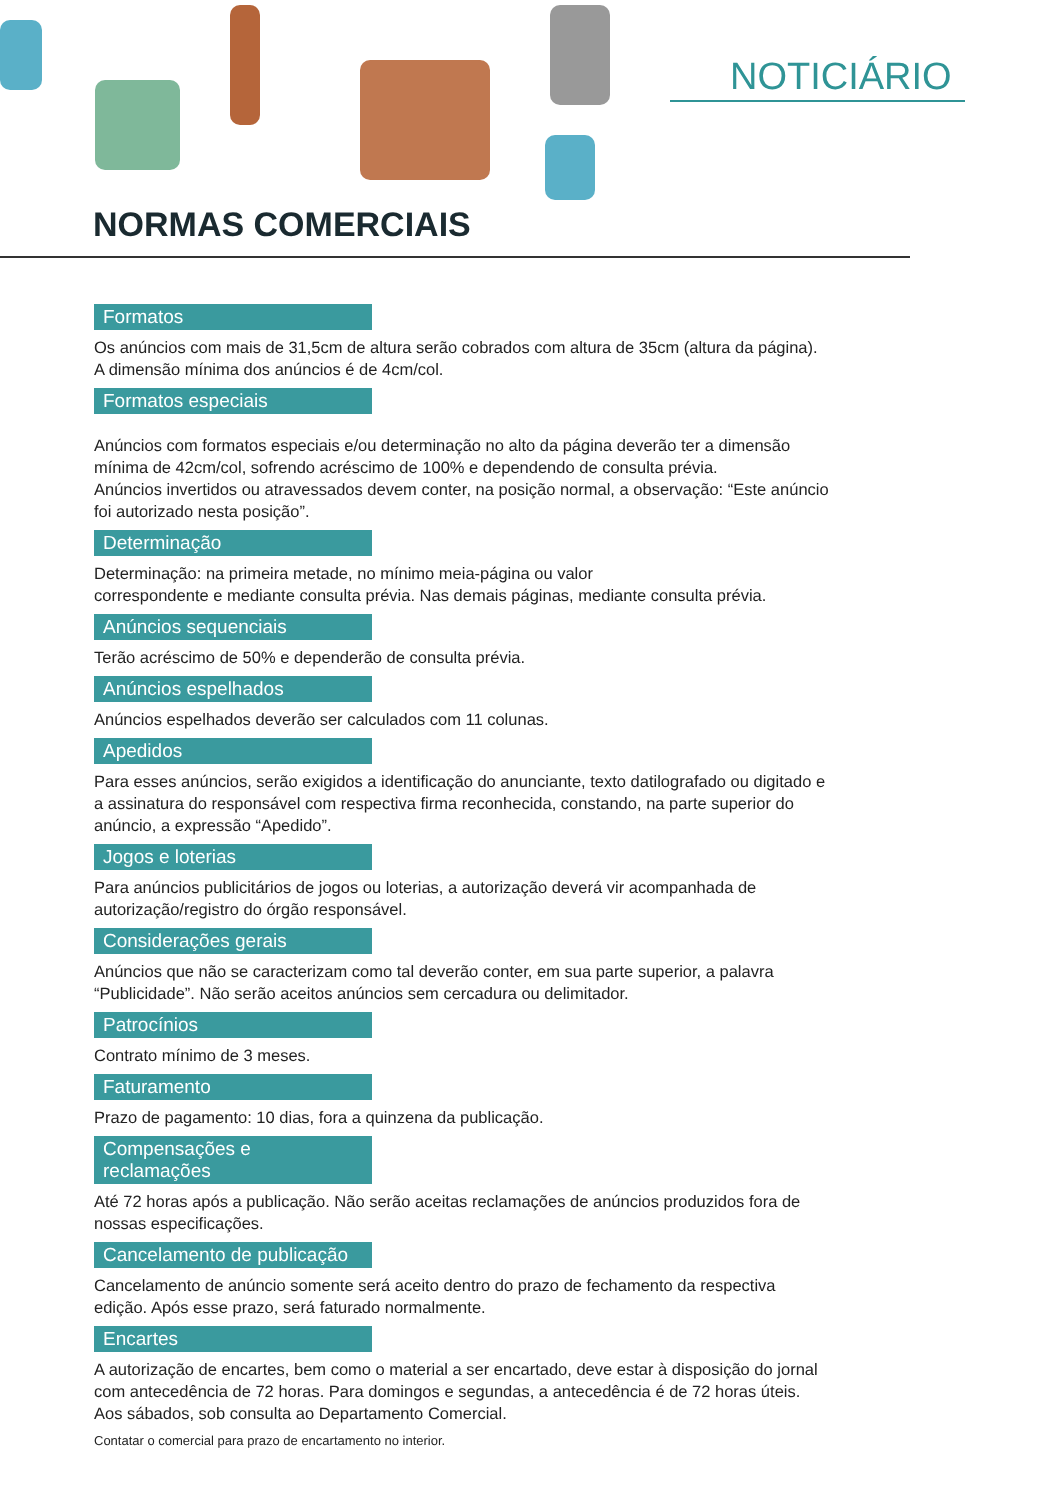NOTICIÁRIO
NORMAS COMERCIAIS
Formatos
Os anúncios com mais de 31,5cm de altura serão cobrados com altura de 35cm (altura da página). A dimensão mínima dos anúncios é de 4cm/col.
Formatos especiais
Anúncios com formatos especiais e/ou determinação no alto da página deverão ter a dimensão mínima de 42cm/col, sofrendo acréscimo de 100% e dependendo de consulta prévia.
Anúncios invertidos ou atravessados devem conter, na posição normal, a observação: “Este anúncio foi autorizado nesta posição”.
Determinação
Determinação: na primeira metade, no mínimo meia-página ou valor
correspondente e mediante consulta prévia. Nas demais páginas, mediante consulta prévia.
Anúncios sequenciais
Terão acréscimo de 50% e dependerão de consulta prévia.
Anúncios espelhados
Anúncios espelhados deverão ser calculados com 11 colunas.
Apedidos
Para esses anúncios, serão exigidos a identificação do anunciante, texto datilografado ou digitado e a assinatura do responsável com respectiva firma reconhecida, constando, na parte superior do anúncio, a expressão “Apedido”.
Jogos e loterias
Para anúncios publicitários de jogos ou loterias, a autorização deverá vir acompanhada de autorização/registro do órgão responsável.
Considerações gerais
Anúncios que não se caracterizam como tal deverão conter, em sua parte superior, a palavra “Publicidade”. Não serão aceitos anúncios sem cercadura ou delimitador.
Patrocínios
Contrato mínimo de 3 meses.
Faturamento
Prazo de pagamento: 10 dias, fora a quinzena da publicação.
Compensações e reclamações
Até 72 horas após a publicação. Não serão aceitas reclamações de anúncios produzidos fora de nossas especificações.
Cancelamento de publicação
Cancelamento de anúncio somente será aceito dentro do prazo de fechamento da respectiva edição. Após esse prazo, será faturado normalmente.
Encartes
A autorização de encartes, bem como o material a ser encartado, deve estar à disposição do jornal com antecedência de 72 horas. Para domingos e segundas, a antecedência é de 72 horas úteis. Aos sábados, sob consulta ao Departamento Comercial.
Contatar o comercial para prazo de encartamento no interior.